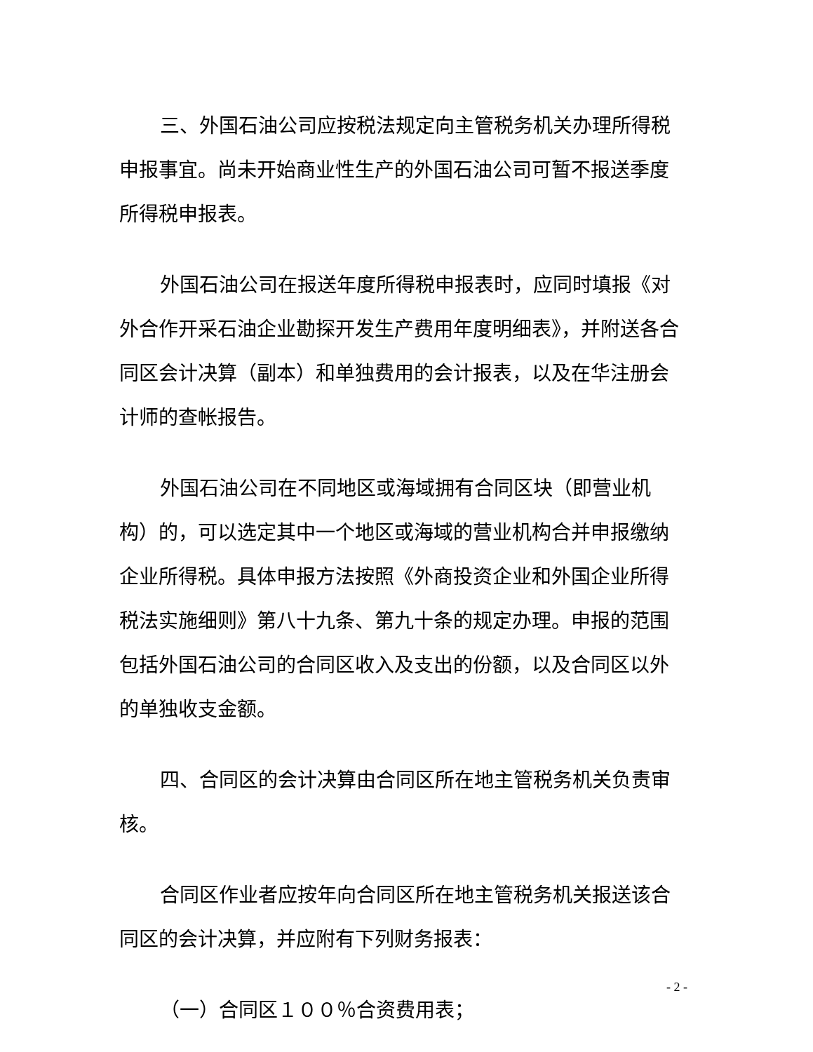三、外国石油公司应按税法规定向主管税务机关办理所得税申报事宜。尚未开始商业性生产的外国石油公司可暂不报送季度所得税申报表。
外国石油公司在报送年度所得税申报表时，应同时填报《对外合作开采石油企业勘探开发生产费用年度明细表》，并附送各合同区会计决算（副本）和单独费用的会计报表，以及在华注册会计师的查帐报告。
外国石油公司在不同地区或海域拥有合同区块（即营业机构）的，可以选定其中一个地区或海域的营业机构合并申报缴纳企业所得税。具体申报方法按照《外商投资企业和外国企业所得税法实施细则》第八十九条、第九十条的规定办理。申报的范围包括外国石油公司的合同区收入及支出的份额，以及合同区以外的单独收支金额。
四、合同区的会计决算由合同区所在地主管税务机关负责审核。
合同区作业者应按年向合同区所在地主管税务机关报送该合同区的会计决算，并应附有下列财务报表：
（一）合同区１００％合资费用表；
- 2 -